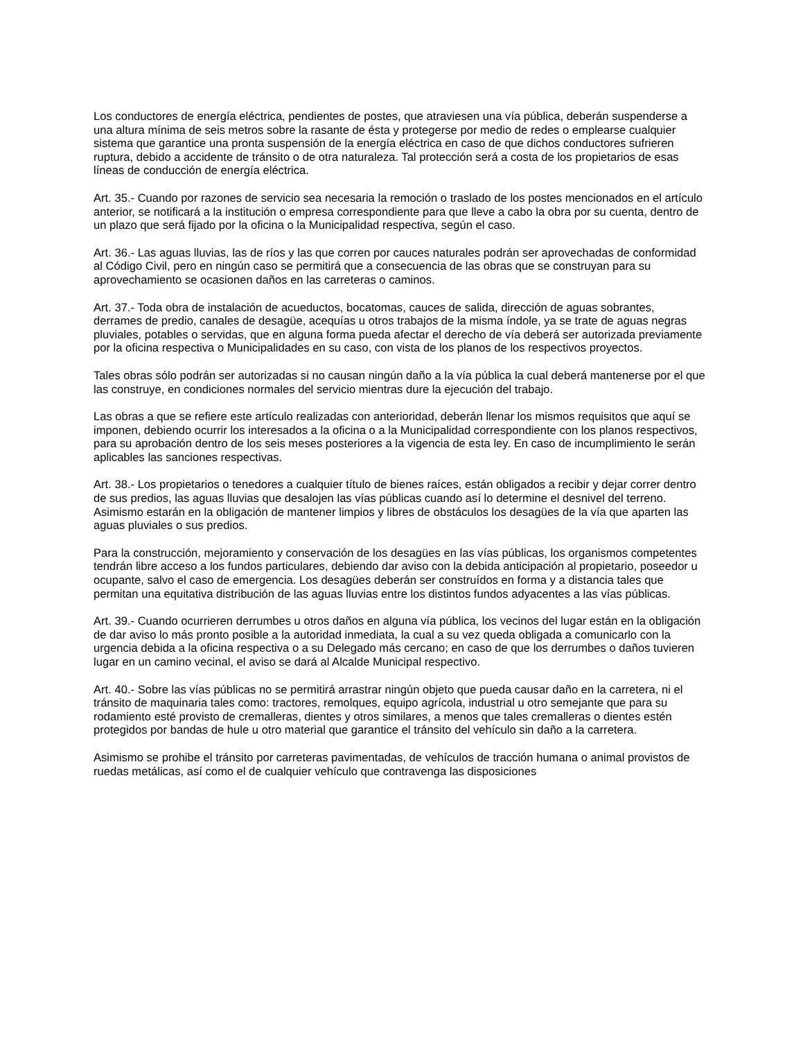Los conductores de energía eléctrica, pendientes de postes, que atraviesen una vía pública, deberán suspenderse a una altura mínima de seis metros sobre la rasante de ésta y protegerse por medio de redes o emplearse cualquier sistema que garantice una pronta suspensión de la energía eléctrica en caso de que dichos conductores sufrieren ruptura, debido a accidente de tránsito o de otra naturaleza. Tal protección será a costa de los propietarios de esas líneas de conducción de energía eléctrica.
Art. 35.- Cuando por razones de servicio sea necesaria la remoción o traslado de los postes mencionados en el artículo anterior, se notificará a la institución o empresa correspondiente para que lleve a cabo la obra por su cuenta, dentro de un plazo que será fijado por la oficina o la Municipalidad respectiva, según el caso.
Art. 36.- Las aguas lluvias, las de ríos y las que corren por cauces naturales podrán ser aprovechadas de conformidad al Código Civil, pero en ningún caso se permitirá que a consecuencia de las obras que se construyan para su aprovechamiento se ocasionen daños en las carreteras o caminos.
Art. 37.- Toda obra de instalación de acueductos, bocatomas, cauces de salida, dirección de aguas sobrantes, derrames de predio, canales de desagüe, acequías u otros trabajos de la misma índole, ya se trate de aguas negras pluviales, potables o servidas, que en alguna forma pueda afectar el derecho de vía deberá ser autorizada previamente por la oficina respectiva o Municipalidades en su caso, con vista de los planos de los respectivos proyectos.
Tales obras sólo podrán ser autorizadas si no causan ningún daño a la vía pública la cual deberá mantenerse por el que las construye, en condiciones normales del servicio mientras dure la ejecución del trabajo.
Las obras a que se refiere este artículo realizadas con anterioridad, deberán llenar los mismos requisitos que aquí se imponen, debiendo ocurrir los interesados a la oficina o a la Municipalidad correspondiente con los planos respectivos, para su aprobación dentro de los seis meses posteriores a la vigencia de esta ley. En caso de incumplimiento le serán aplicables las sanciones respectivas.
Art. 38.- Los propietarios o tenedores a cualquier título de bienes raíces, están obligados a recibir y dejar correr dentro de sus predios, las aguas lluvias que desalojen las vías públicas cuando así lo determine el desnivel del terreno. Asimismo estarán en la obligación de mantener limpios y libres de obstáculos los desagües de la vía que aparten las aguas pluviales o sus predios.
Para la construcción, mejoramiento y conservación de los desagües en las vías públicas, los organismos competentes tendrán libre acceso a los fundos particulares, debiendo dar aviso con la debida anticipación al propietario, poseedor u ocupante, salvo el caso de emergencia. Los desagües deberán ser construídos en forma y a distancia tales que permitan una equitativa distribución de las aguas lluvias entre los distintos fundos adyacentes a las vías públicas.
Art. 39.- Cuando ocurrieren derrumbes u otros daños en alguna vía pública, los vecinos del lugar están en la obligación de dar aviso lo más pronto posible a la autoridad inmediata, la cual a su vez queda obligada a comunicarlo con la urgencia debida a la oficina respectiva o a su Delegado más cercano; en caso de que los derrumbes o daños tuvieren lugar en un camino vecinal, el aviso se dará al Alcalde Municipal respectivo.
Art. 40.- Sobre las vías públicas no se permitirá arrastrar ningún objeto que pueda causar daño en la carretera, ni el tránsito de maquinaria tales como: tractores, remolques, equipo agrícola, industrial u otro semejante que para su rodamiento esté provisto de cremalleras, dientes y otros similares, a menos que tales cremalleras o dientes estén protegidos por bandas de hule u otro material que garantice el tránsito del vehículo sin daño a la carretera.
Asimismo se prohibe el tránsito por carreteras pavimentadas, de vehículos de tracción humana o animal provistos de ruedas metálicas, así como el de cualquier vehículo que contravenga las disposiciones